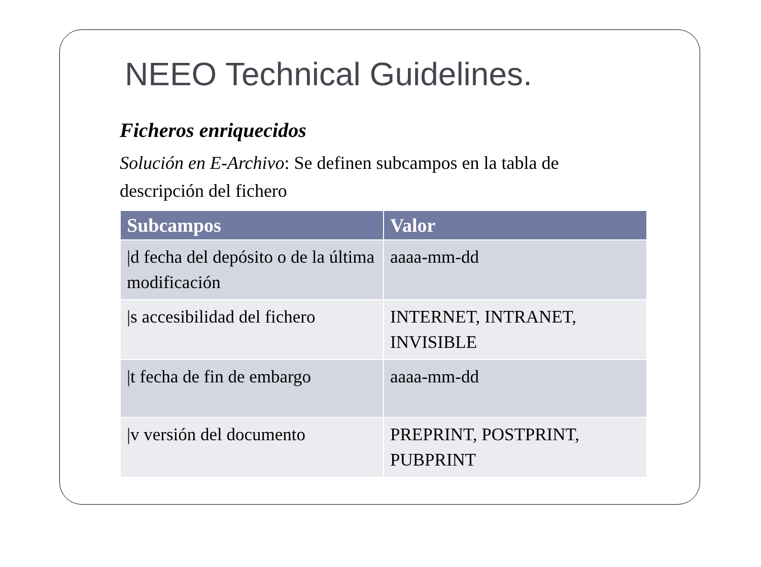NEEO Technical Guidelines.
Ficheros enriquecidos
Solución en E-Archivo: Se definen subcampos en la tabla de descripción del fichero
| Subcampos | Valor |
| --- | --- |
| /d fecha del depósito o de la última modificación | aaaa-mm-dd |
| /s accesibilidad del fichero | INTERNET, INTRANET, INVISIBLE |
| /t fecha de fin de embargo | aaaa-mm-dd |
| /v versión del documento | PREPRINT, POSTPRINT, PUBPRINT |